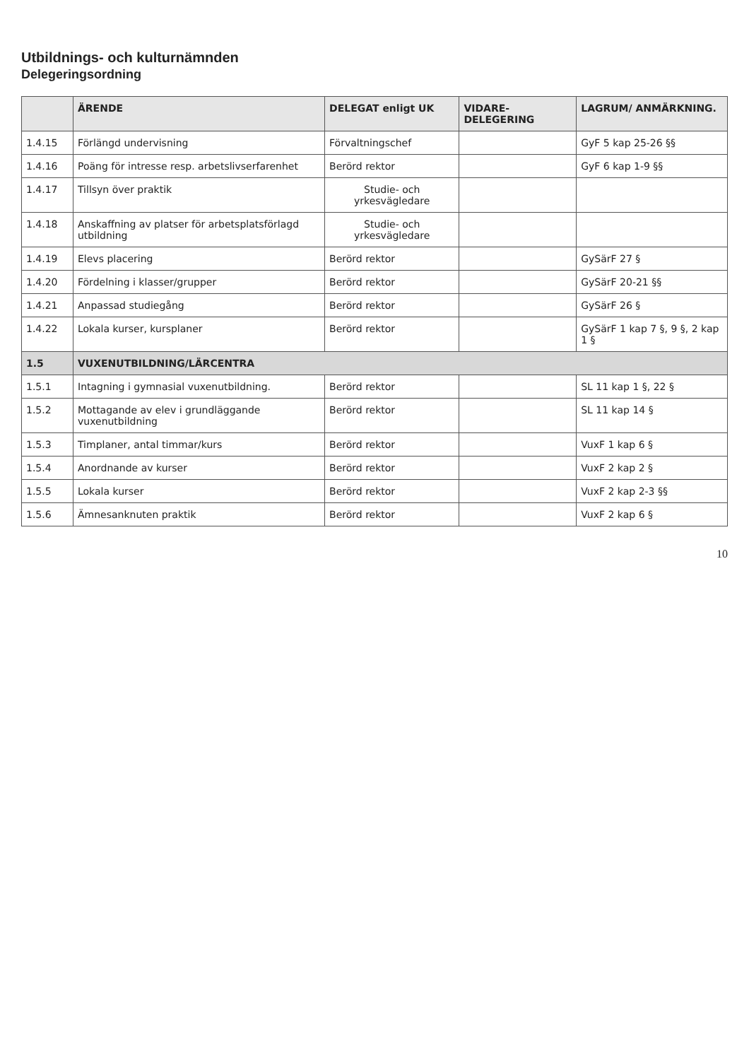Utbildnings- och kulturnämnden
Delegeringsordning
| | ÄRENDE | DELEGAT enligt UK | VIDARE-DELEGERING | LAGRUM/ ANMÄRKNING. |
| --- | --- | --- | --- | --- |
| 1.4.15 | Förlängd undervisning | Förvaltningschef | | GyF 5 kap 25-26 §§ |
| 1.4.16 | Poäng för intresse resp. arbetslivserfarenhet | Berörd rektor | | GyF 6 kap 1-9 §§ |
| 1.4.17 | Tillsyn över praktik | Studie- och yrkesvägledare | | |
| 1.4.18 | Anskaffning av platser för arbetsplatsförlagd utbildning | Studie- och yrkesvägledare | | |
| 1.4.19 | Elevs placering | Berörd rektor | | GySärF 27 § |
| 1.4.20 | Fördelning i klasser/grupper | Berörd rektor | | GySärF 20-21 §§ |
| 1.4.21 | Anpassad studiegång | Berörd rektor | | GySärF 26 § |
| 1.4.22 | Lokala kurser, kursplaner | Berörd rektor | | GySärF 1 kap 7 §, 9 §, 2 kap 1 § |
| 1.5 | VUXENUTBILDNING/LÄRCENTRA | | | |
| 1.5.1 | Intagning i gymnasial vuxenutbildning. | Berörd rektor | | SL 11 kap 1 §, 22 § |
| 1.5.2 | Mottagande av elev i grundläggande vuxenutbildning | Berörd rektor | | SL 11 kap 14 § |
| 1.5.3 | Timplaner, antal timmar/kurs | Berörd rektor | | VuxF 1 kap 6 § |
| 1.5.4 | Anordnande av kurser | Berörd rektor | | VuxF 2 kap 2 § |
| 1.5.5 | Lokala kurser | Berörd rektor | | VuxF 2 kap 2-3 §§ |
| 1.5.6 | Ämnesanknuten praktik | Berörd rektor | | VuxF 2 kap 6 § |
10